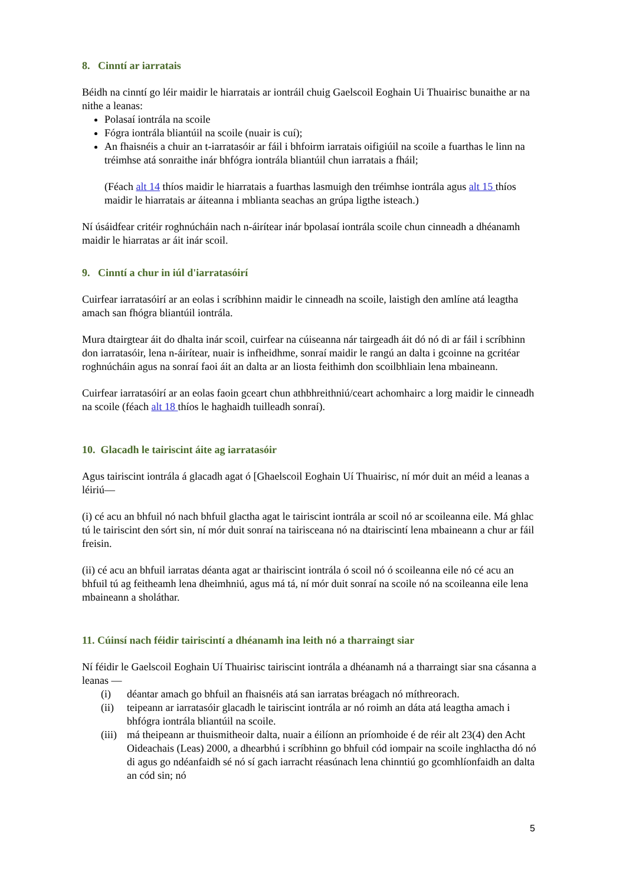8. Cinntí ar iarratais
Béidh na cinntí go léir maidir le hiarratais ar iontráil chuig Gaelscoil Eoghain Ui Thuairisc bunaithe ar na nithe a leanas:
Polasaí iontrála na scoile
Fógra iontrála bliantúil na scoile (nuair is cuí);
An fhaisnéis a chuir an t-iarratasóir ar fáil i bhfoirm iarratais oifigiúil na scoile a fuarthas le linn na tréimhse atá sonraithe inár bhfógra iontrála bliantúil chun iarratais a fháil;
(Féach alt 14 thíos maidir le hiarratais a fuarthas lasmuigh den tréimhse iontrála agus alt 15 thíos maidir le hiarratais ar áiteanna i mblianta seachas an grúpa ligthe isteach.)
Ní úsáidfear critéir roghnúcháin nach n-áirítear inár bpolasaí iontrála scoile chun cinneadh a dhéanamh maidir le hiarratas ar áit inár scoil.
9. Cinntí a chur in iúl d'iarratasóirí
Cuirfear iarratasóirí ar an eolas i scríbhinn maidir le cinneadh na scoile, laistigh den amlíne atá leagtha amach san fhógra bliantúil iontrála.
Mura dtairgtear áit do dhalta inár scoil, cuirfear na cúiseanna nár tairgeadh áit dó nó di ar fáil i scríbhinn don iarratasóir, lena n-áirítear, nuair is infheidhme, sonraí maidir le rangú an dalta i gcoinne na gcritéar roghnúcháin agus na sonraí faoi áit an dalta ar an liosta feithimh don scoilbhliain lena mbaineann.
Cuirfear iarratasóirí ar an eolas faoin gceart chun athbhreithniú/ceart achomhairc a lorg maidir le cinneadh na scoile (féach alt 18 thíos le haghaidh tuilleadh sonraí).
10. Glacadh le tairiscint áite ag iarratasóir
Agus tairiscint iontrála á glacadh agat ó [Ghaelscoil Eoghain Uí Thuairisc, ní mór duit an méid a leanas a léiriú—
(i) cé acu an bhfuil nó nach bhfuil glactha agat le tairiscint iontrála ar scoil nó ar scoileanna eile. Má ghlac tú le tairiscint den sórt sin, ní mór duit sonraí na tairisceana nó na dtairiscintí lena mbaineann a chur ar fáil freisin.
(ii) cé acu an bhfuil iarratas déanta agat ar thairiscint iontrála ó scoil nó ó scoileanna eile nó cé acu an bhfuil tú ag feitheamh lena dheimhniú, agus má tá, ní mór duit sonraí na scoile nó na scoileanna eile lena mbaineann a sholáthar.
11. Cúinsí nach féidir tairiscintí a dhéanamh ina leith nó a tharraingt siar
Ní féidir le Gaelscoil Eoghain Uí Thuairisc tairiscint iontrála a dhéanamh ná a tharraingt siar sna cásanna a leanas —
(i) déantar amach go bhfuil an fhaisnéis atá san iarratas bréagach nó míthreorach.
(ii) teipeann ar iarratasóir glacadh le tairiscint iontrála ar nó roimh an dáta atá leagtha amach i bhfógra iontrála bliantúil na scoile.
(iii) má theipeann ar thuismitheoir dalta, nuair a éilíonn an príomhoide é de réir alt 23(4) den Acht Oideachais (Leas) 2000, a dhearbhú i scríbhinn go bhfuil cód iompair na scoile inghlactha dó nó di agus go ndéanfaidh sé nó sí gach iarracht réasúnach lena chinntiú go gcomhlíonfaidh an dalta an cód sin; nó
5